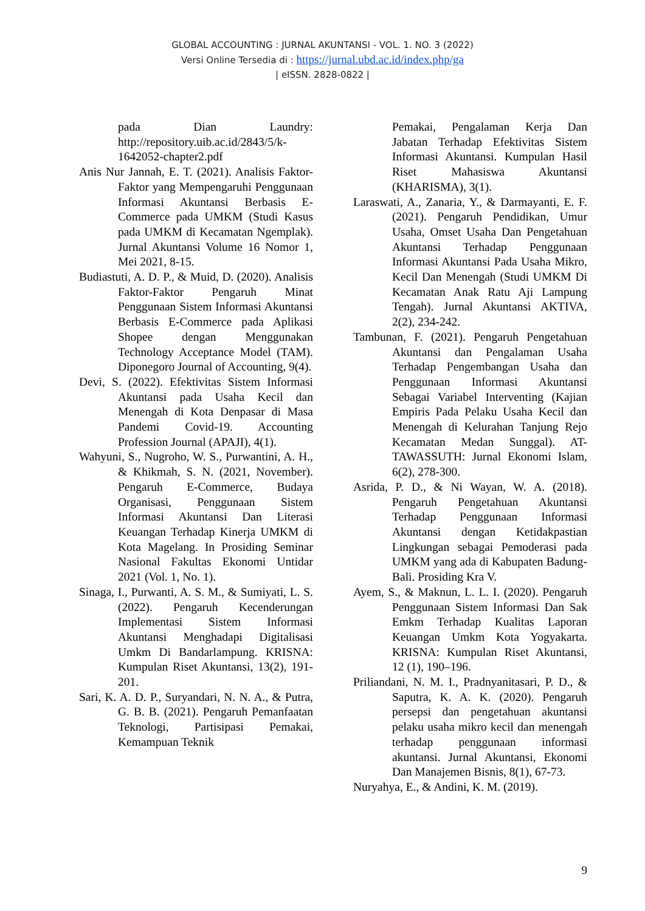GLOBAL ACCOUNTING : JURNAL AKUNTANSI - VOL. 1. NO. 3 (2022)
Versi Online Tersedia di : https://jurnal.ubd.ac.id/index.php/ga
| eISSN. 2828-0822 |
pada Dian Laundry: http://repository.uib.ac.id/2843/5/k-1642052-chapter2.pdf
Anis Nur Jannah, E. T. (2021). Analisis Faktor-Faktor yang Mempengaruhi Penggunaan Informasi Akuntansi Berbasis E-Commerce pada UMKM (Studi Kasus pada UMKM di Kecamatan Ngemplak). Jurnal Akuntansi Volume 16 Nomor 1, Mei 2021, 8-15.
Budiastuti, A. D. P., & Muid, D. (2020). Analisis Faktor-Faktor Pengaruh Minat Penggunaan Sistem Informasi Akuntansi Berbasis E-Commerce pada Aplikasi Shopee dengan Menggunakan Technology Acceptance Model (TAM). Diponegoro Journal of Accounting, 9(4).
Devi, S. (2022). Efektivitas Sistem Informasi Akuntansi pada Usaha Kecil dan Menengah di Kota Denpasar di Masa Pandemi Covid-19. Accounting Profession Journal (APAJI), 4(1).
Wahyuni, S., Nugroho, W. S., Purwantini, A. H., & Khikmah, S. N. (2021, November). Pengaruh E-Commerce, Budaya Organisasi, Penggunaan Sistem Informasi Akuntansi Dan Literasi Keuangan Terhadap Kinerja UMKM di Kota Magelang. In Prosiding Seminar Nasional Fakultas Ekonomi Untidar 2021 (Vol. 1, No. 1).
Sinaga, I., Purwanti, A. S. M., & Sumiyati, L. S. (2022). Pengaruh Kecenderungan Implementasi Sistem Informasi Akuntansi Menghadapi Digitalisasi Umkm Di Bandarlampung. KRISNA: Kumpulan Riset Akuntansi, 13(2), 191-201.
Sari, K. A. D. P., Suryandari, N. N. A., & Putra, G. B. B. (2021). Pengaruh Pemanfaatan Teknologi, Partisipasi Pemakai, Kemampuan Teknik
Pemakai, Pengalaman Kerja Dan Jabatan Terhadap Efektivitas Sistem Informasi Akuntansi. Kumpulan Hasil Riset Mahasiswa Akuntansi (KHARISMA), 3(1).
Laraswati, A., Zanaria, Y., & Darmayanti, E. F. (2021). Pengaruh Pendidikan, Umur Usaha, Omset Usaha Dan Pengetahuan Akuntansi Terhadap Penggunaan Informasi Akuntansi Pada Usaha Mikro, Kecil Dan Menengah (Studi UMKM Di Kecamatan Anak Ratu Aji Lampung Tengah). Jurnal Akuntansi AKTIVA, 2(2), 234-242.
Tambunan, F. (2021). Pengaruh Pengetahuan Akuntansi dan Pengalaman Usaha Terhadap Pengembangan Usaha dan Penggunaan Informasi Akuntansi Sebagai Variabel Interventing (Kajian Empiris Pada Pelaku Usaha Kecil dan Menengah di Kelurahan Tanjung Rejo Kecamatan Medan Sunggal). AT-TAWASSUTH: Jurnal Ekonomi Islam, 6(2), 278-300.
Asrida, P. D., & Ni Wayan, W. A. (2018). Pengaruh Pengetahuan Akuntansi Terhadap Penggunaan Informasi Akuntansi dengan Ketidakpastian Lingkungan sebagai Pemoderasi pada UMKM yang ada di Kabupaten Badung-Bali. Prosiding Kra V.
Ayem, S., & Maknun, L. L. I. (2020). Pengaruh Penggunaan Sistem Informasi Dan Sak Emkm Terhadap Kualitas Laporan Keuangan Umkm Kota Yogyakarta. KRISNA: Kumpulan Riset Akuntansi, 12 (1), 190–196.
Priliandani, N. M. I., Pradnyanitasari, P. D., & Saputra, K. A. K. (2020). Pengaruh persepsi dan pengetahuan akuntansi pelaku usaha mikro kecil dan menengah terhadap penggunaan informasi akuntansi. Jurnal Akuntansi, Ekonomi Dan Manajemen Bisnis, 8(1), 67-73.
Nuryahya, E., & Andini, K. M. (2019).
9